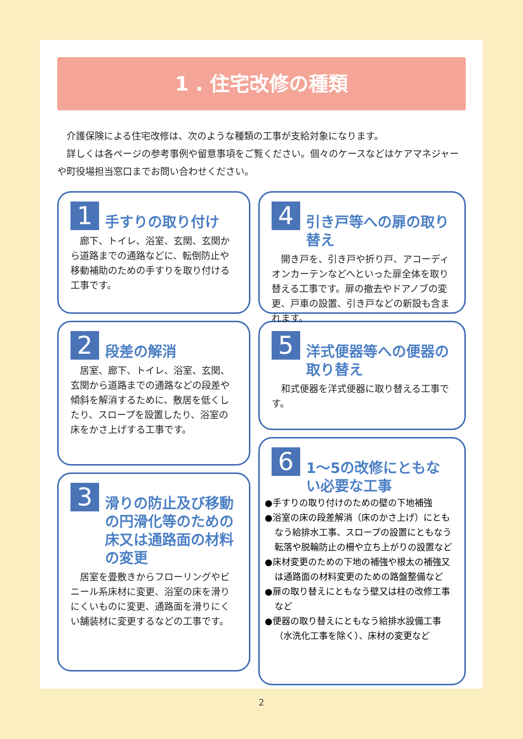1 . 住宅改修の種類
　介護保険による住宅改修は、次のような種類の工事が支給対象になります。
　詳しくは各ページの参考事例や留意事項をご覧ください。個々のケースなどはケアマネジャーや町役場担当窓口までお問い合わせください。
1
手すりの取り付け
　廊下、トイレ、浴室、玄関、玄関から道路までの通路などに、転倒防止や移動補助のための手すりを取り付ける工事です。
2
段差の解消
　居室、廊下、トイレ、浴室、玄関、玄関から道路までの通路などの段差や傾斜を解消するために、敷居を低くしたり、スロープを設置したり、浴室の床をかさ上げする工事です。
3
滑りの防止及び移動の円滑化等のための床又は通路面の材料の変更
　居室を畳敷きからフローリングやビニール系床材に変更、浴室の床を滑りにくいものに変更、通路面を滑りにくい舗装材に変更するなどの工事です。
4
引き戸等への扉の取り替え
　開き戸を、引き戸や折り戸、アコーディオンカーテンなどへといった扉全体を取り替える工事です。扉の撤去やドアノブの変更、戸車の設置、引き戸などの新設も含まれます。
5
洋式便器等への便器の取り替え
　和式便器を洋式便器に取り替える工事です。
6
1〜5の改修にともない必要な工事
●手すりの取り付けのための壁の下地補強
●浴室の床の段差解消（床のかさ上げ）にともなう給排水工事、スロープの設置にともなう転落や脱輪防止の柵や立ち上がりの設置など
●床材変更のための下地の補強や根太の補強又は通路面の材料変更のための路盤整備など
●扉の取り替えにともなう壁又は柱の改修工事など
●便器の取り替えにともなう給排水設備工事（水洗化工事を除く）、床材の変更など
2